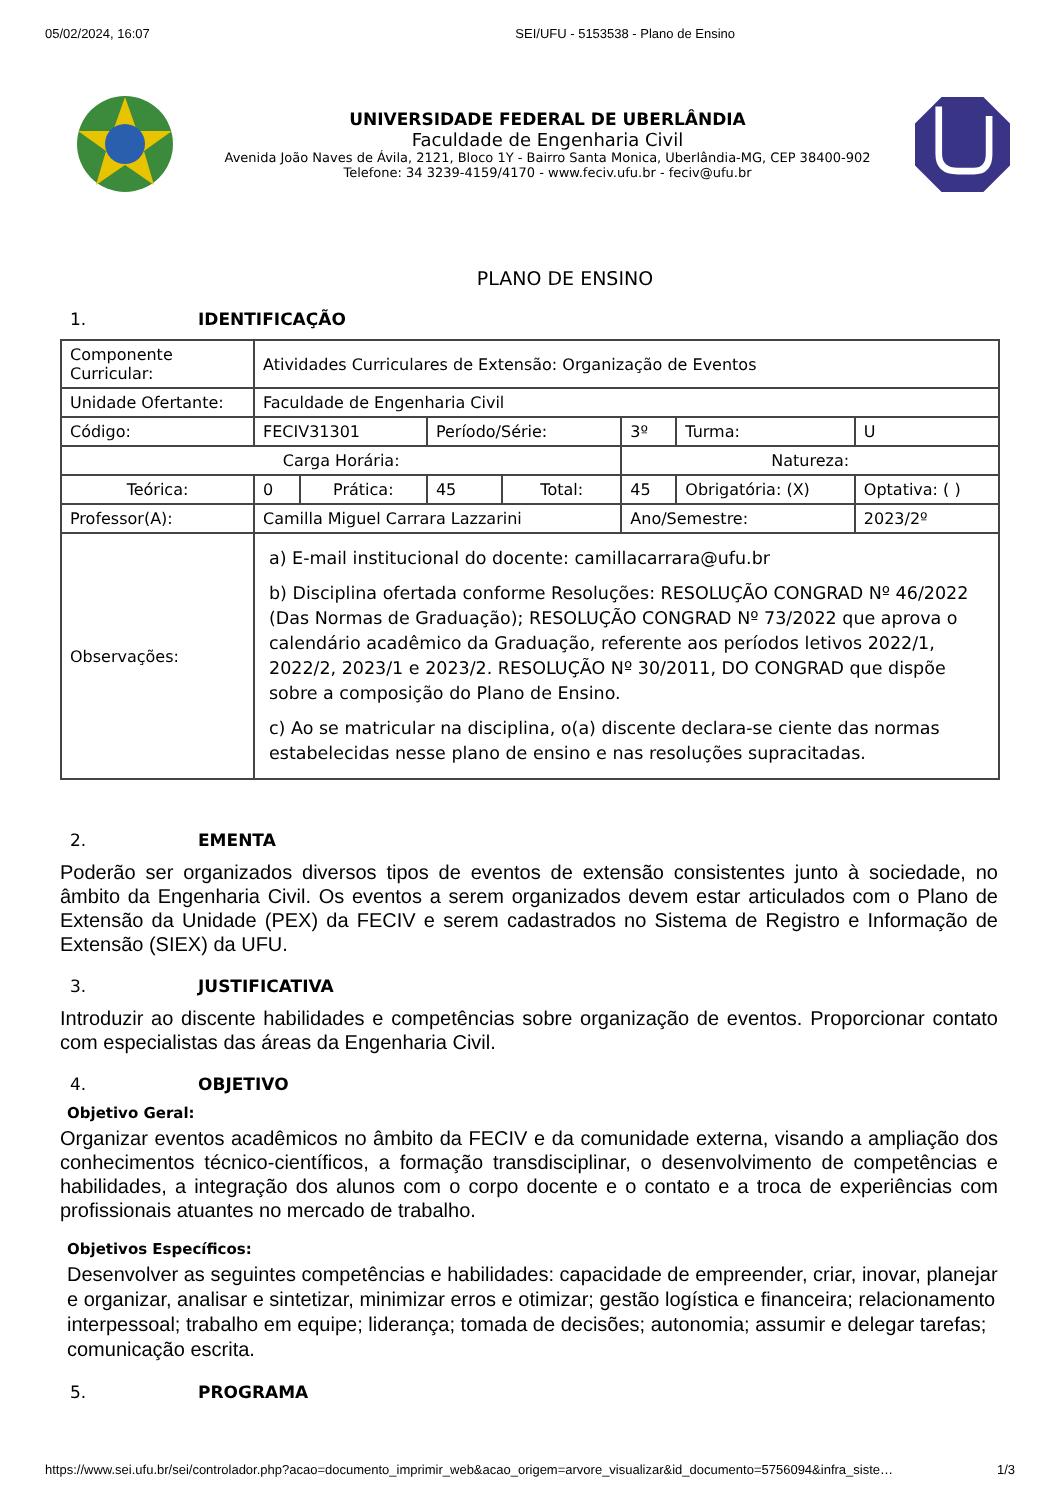05/02/2024, 16:07 SEI/UFU - 5153538 - Plano de Ensino
UNIVERSIDADE FEDERAL DE UBERLÂNDIA
Faculdade de Engenharia Civil
Avenida João Naves de Ávila, 2121, Bloco 1Y - Bairro Santa Monica, Uberlândia-MG, CEP 38400-902
Telefone: 34 3239-4159/4170 - www.feciv.ufu.br - feciv@ufu.br
PLANO DE ENSINO
1. IDENTIFICAÇÃO
| Componente Curricular: | Atividades Curriculares de Extensão: Organização de Eventos | | | | | | |
| Unidade Ofertante: | Faculdade de Engenharia Civil | | | | | | |
| Código: | FECIV31301 | | Período/Série: | | 3º | Turma: | U |
| Carga Horária: | | | | | Natureza: | | |
| Teórica: | 0 | Prática: | 45 | Total: | 45 | Obrigatória: (X) | Optativa: ( ) |
| Professor(A): | Camilla Miguel Carrara Lazzarini | | | | Ano/Semestre: | | 2023/2º |
| Observações: | a) E-mail institucional do docente: camillacarrara@ufu.br b) Disciplina ofertada conforme Resoluções: RESOLUÇÃO CONGRAD Nº 46/2022 (Das Normas de Graduação); RESOLUÇÃO CONGRAD Nº 73/2022 que aprova o calendário acadêmico da Graduação, referente aos períodos letivos 2022/1, 2022/2, 2023/1 e 2023/2. RESOLUÇÃO Nº 30/2011, DO CONGRAD que dispõe sobre a composição do Plano de Ensino. c) Ao se matricular na disciplina, o(a) discente declara-se ciente das normas estabelecidas nesse plano de ensino e nas resoluções supracitadas. | | | | | | |
2. EMENTA
Poderão ser organizados diversos tipos de eventos de extensão consistentes junto à sociedade, no âmbito da Engenharia Civil. Os eventos a serem organizados devem estar articulados com o Plano de Extensão da Unidade (PEX) da FECIV e serem cadastrados no Sistema de Registro e Informação de Extensão (SIEX) da UFU.
3. JUSTIFICATIVA
Introduzir ao discente habilidades e competências sobre organização de eventos. Proporcionar contato com especialistas das áreas da Engenharia Civil.
4. OBJETIVO
Objetivo Geral:
Organizar eventos acadêmicos no âmbito da FECIV e da comunidade externa, visando a ampliação dos conhecimentos técnico-científicos, a formação transdisciplinar, o desenvolvimento de competências e habilidades, a integração dos alunos com o corpo docente e o contato e a troca de experiências com profissionais atuantes no mercado de trabalho.
Objetivos Específicos:
Desenvolver as seguintes competências e habilidades: capacidade de empreender, criar, inovar, planejar e organizar, analisar e sintetizar, minimizar erros e otimizar; gestão logística e financeira; relacionamento interpessoal; trabalho em equipe; liderança; tomada de decisões; autonomia; assumir e delegar tarefas; comunicação escrita.
5. PROGRAMA
https://www.sei.ufu.br/sei/controlador.php?acao=documento_imprimir_web&acao_origem=arvore_visualizar&id_documento=5756094&infra_siste… 1/3